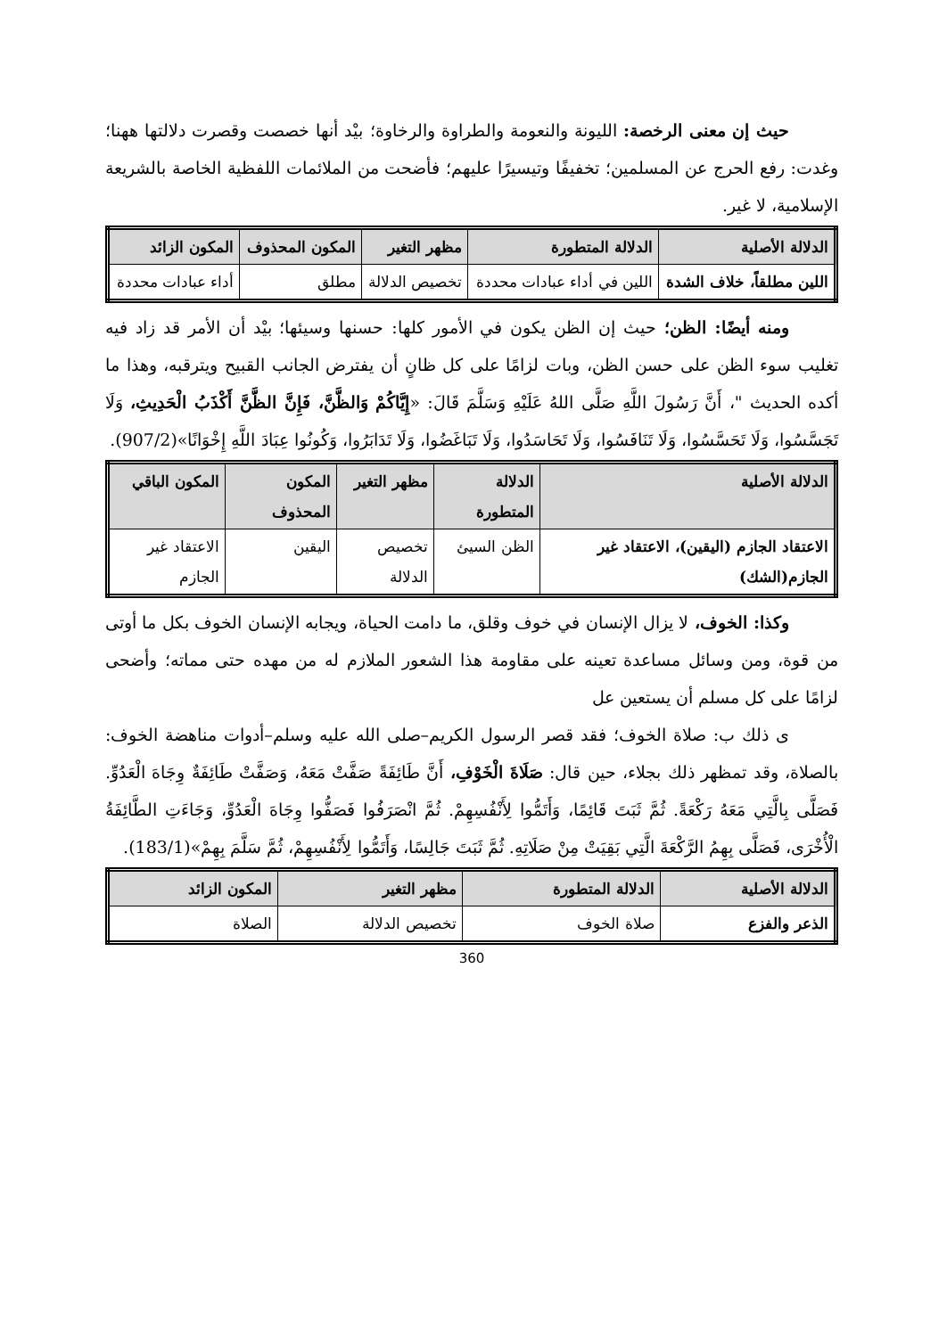حيث إن معنى الرخصة: الليونة والنعومة والطراوة والرخاوة؛ بيْد أنها خصصت وقصرت دلالتها ههنا؛ وغدت: رفع الحرج عن المسلمين؛ تخفيفًا وتيسيرًا عليهم؛ فأضحت من الملائمات اللفظية الخاصة بالشريعة الإسلامية، لا غير.
| الدلالة الأصلية | الدلالة المتطورة | مظهر التغير | المكون المحذوف | المكون الزائد |
| --- | --- | --- | --- | --- |
| اللين مطلقاً، خلاف الشدة | اللين في أداء عبادات محددة | تخصيص الدلالة | مطلق | أداء عبادات محددة |
ومنه أيضًا: الظن؛ حيث إن الظن يكون في الأمور كلها: حسنها وسيئها؛ بيْد أن الأمر قد زاد فيه تغليب سوء الظن على حسن الظن، وبات لزامًا على كل ظانٍ أن يفترض الجانب القبيح ويترقبه، وهذا ما أكده الحديث "، أَنَّ رَسُولَ اللَّهِ صَلَّى اللهُ عَلَيْهِ وَسَلَّمَ قَالَ: «إِيَّاكُمْ وَالظَّنَّ، فَإِنَّ الظَّنَّ أَكْذَبُ الْحَدِيثِ، وَلَا تَجَسَّسُوا، وَلَا تَحَسَّسُوا، وَلَا تَنَافَسُوا، وَلَا تَحَاسَدُوا، وَلَا تَبَاغَضُوا، وَلَا تَدَابَرُوا، وَكُونُوا عِبَادَ اللَّهِ إِخْوَانًا»(907/2).
| الدلالة الأصلية | الدلالة المتطورة | مظهر التغير | المكون المحذوف | المكون الباقي |
| --- | --- | --- | --- | --- |
| الاعتقاد الجازم (اليقين)، الاعتقاد غير الجازم(الشك) | الظن السيئ | تخصيص الدلالة | اليقين | الاعتقاد غير الجازم |
وكذا: الخوف، لا يزال الإنسان في خوف وقلق، ما دامت الحياة، ويجابه الإنسان الخوف بكل ما أوتى من قوة، ومن وسائل مساعدة تعينه على مقاومة هذا الشعور الملازم له من مهده حتى مماته؛ وأضحى لزامًا على كل مسلم أن يستعين عل
ى ذلك ب: صلاة الخوف؛ فقد قصر الرسول الكريم–صلى الله عليه وسلم–أدوات مناهضة الخوف: بالصلاة، وقد تمظهر ذلك بجلاء، حين قال: صَلَاةَ الْخَوْفِ، أَنَّ طَائِفَةً صَفَّتْ مَعَهُ، وَصَفَّتْ طَائِفَةٌ وِجَاهَ الْعَدُوِّ. فَصَلَّى بِالَّتِي مَعَهُ رَكْعَةً. ثُمَّ ثَبَتَ قَائِمًا، وَأَتَمُّوا لِأَنْفُسِهِمْ. ثُمَّ انْصَرَفُوا فَصَفُّوا وِجَاهَ الْعَدُوِّ، وَجَاءَتِ الطَّائِفَةُ الْأُخْرَى، فَصَلَّى بِهِمُ الرَّكْعَةَ الَّتِي بَقِيَتْ مِنْ صَلَاتِهِ. ثُمَّ ثَبَتَ جَالِسًا، وَأَتَمُّوا لِأَنْفُسِهِمْ، ثُمَّ سَلَّمَ بِهِمْ»(183/1).
| الدلالة الأصلية | الدلالة المتطورة | مظهر التغير | المكون الزائد |
| --- | --- | --- | --- |
| الذعر والفزع | صلاة الخوف | تخصيص الدلالة | الصلاة |
360